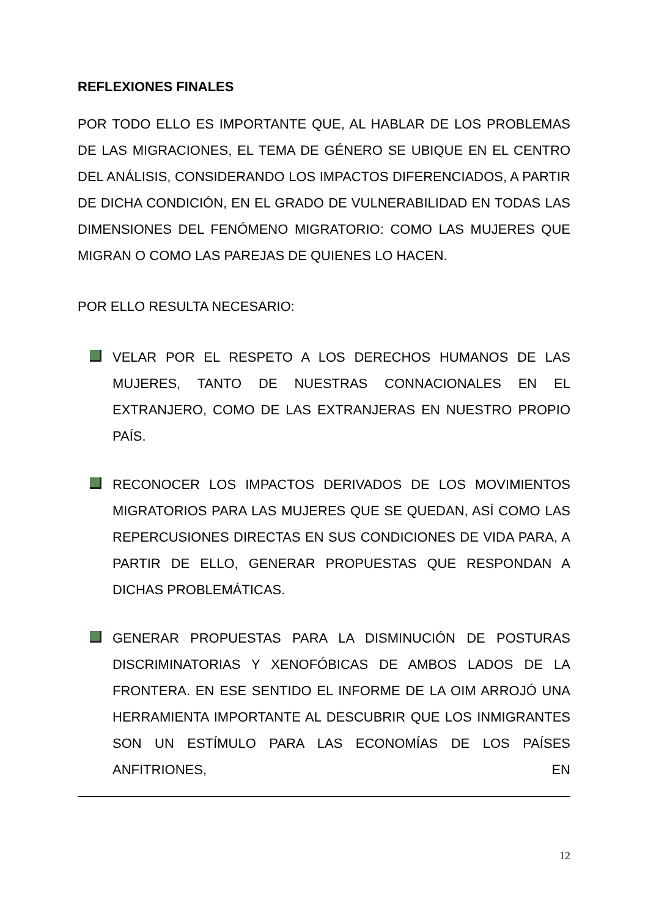REFLEXIONES FINALES
POR TODO ELLO ES IMPORTANTE QUE, AL HABLAR DE LOS PROBLEMAS DE LAS MIGRACIONES, EL TEMA DE GÉNERO SE UBIQUE EN EL CENTRO DEL ANÁLISIS, CONSIDERANDO LOS IMPACTOS DIFERENCIADOS, A PARTIR DE DICHA CONDICIÓN, EN EL GRADO DE VULNERABILIDAD EN TODAS LAS DIMENSIONES DEL FENÓMENO MIGRATORIO: COMO LAS MUJERES QUE MIGRAN O COMO LAS PAREJAS DE QUIENES LO HACEN.
POR ELLO RESULTA NECESARIO:
VELAR POR EL RESPETO A LOS DERECHOS HUMANOS DE LAS MUJERES, TANTO DE NUESTRAS CONNACIONALES EN EL EXTRANJERO, COMO DE LAS EXTRANJERAS EN NUESTRO PROPIO PAÍS.
RECONOCER LOS IMPACTOS DERIVADOS DE LOS MOVIMIENTOS MIGRATORIOS PARA LAS MUJERES QUE SE QUEDAN, ASÍ COMO LAS REPERCUSIONES DIRECTAS EN SUS CONDICIONES DE VIDA PARA, A PARTIR DE ELLO, GENERAR PROPUESTAS QUE RESPONDAN A DICHAS PROBLEMÁTICAS.
GENERAR PROPUESTAS PARA LA DISMINUCIÓN DE POSTURAS DISCRIMINATORIAS Y XENOFÓBICAS DE AMBOS LADOS DE LA FRONTERA. EN ESE SENTIDO EL INFORME DE LA OIM ARROJÓ UNA HERRAMIENTA IMPORTANTE AL DESCUBRIR QUE LOS INMIGRANTES SON UN ESTÍMULO PARA LAS ECONOMÍAS DE LOS PAÍSES ANFITRIONES, EN
12